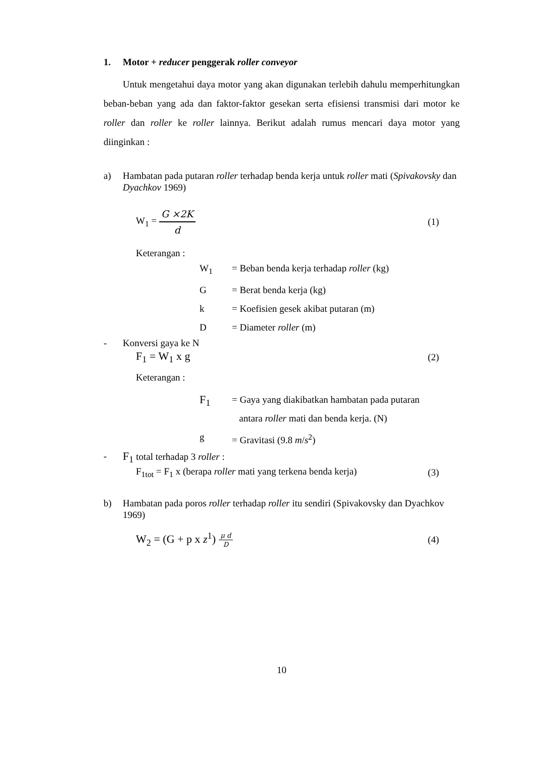1. Motor + reducer penggerak roller conveyor
Untuk mengetahui daya motor yang akan digunakan terlebih dahulu memperhitungkan beban-beban yang ada dan faktor-faktor gesekan serta efisiensi transmisi dari motor ke roller dan roller ke roller lainnya. Berikut adalah rumus mencari daya motor yang diinginkan :
a) Hambatan pada putaran roller terhadap benda kerja untuk roller mati (Spivakovsky dan Dyachkov 1969)
W<sub>1</sub> = G ×2K d (1)
Keterangan :
W<sub>1</sub> = Beban benda kerja terhadap roller (kg)
G = Berat benda kerja (kg)
k = Koefisien gesek akibat putaran (m)
D = Diameter roller (m)
- Konversi gaya ke N
F<sub>1</sub> = W<sub>1</sub> x g (2)
Keterangan :
F<sub>1</sub> = Gaya yang diakibatkan hambatan pada putaran
antara roller mati dan benda kerja. (N)
g = Gravitasi (9.8 m/s<sup>2</sup>)
- F<sub>1</sub> total terhadap 3 roller :
F<sub>1tot</sub> = F<sub>1</sub> x (berapa roller mati yang terkena benda kerja) (3)
b) Hambatan pada poros roller terhadap roller itu sendiri (Spivakovsky dan Dyachkov 1969)
W<sub>2</sub> = (G + p x z<sup>1</sup>) μ d D (4)
10